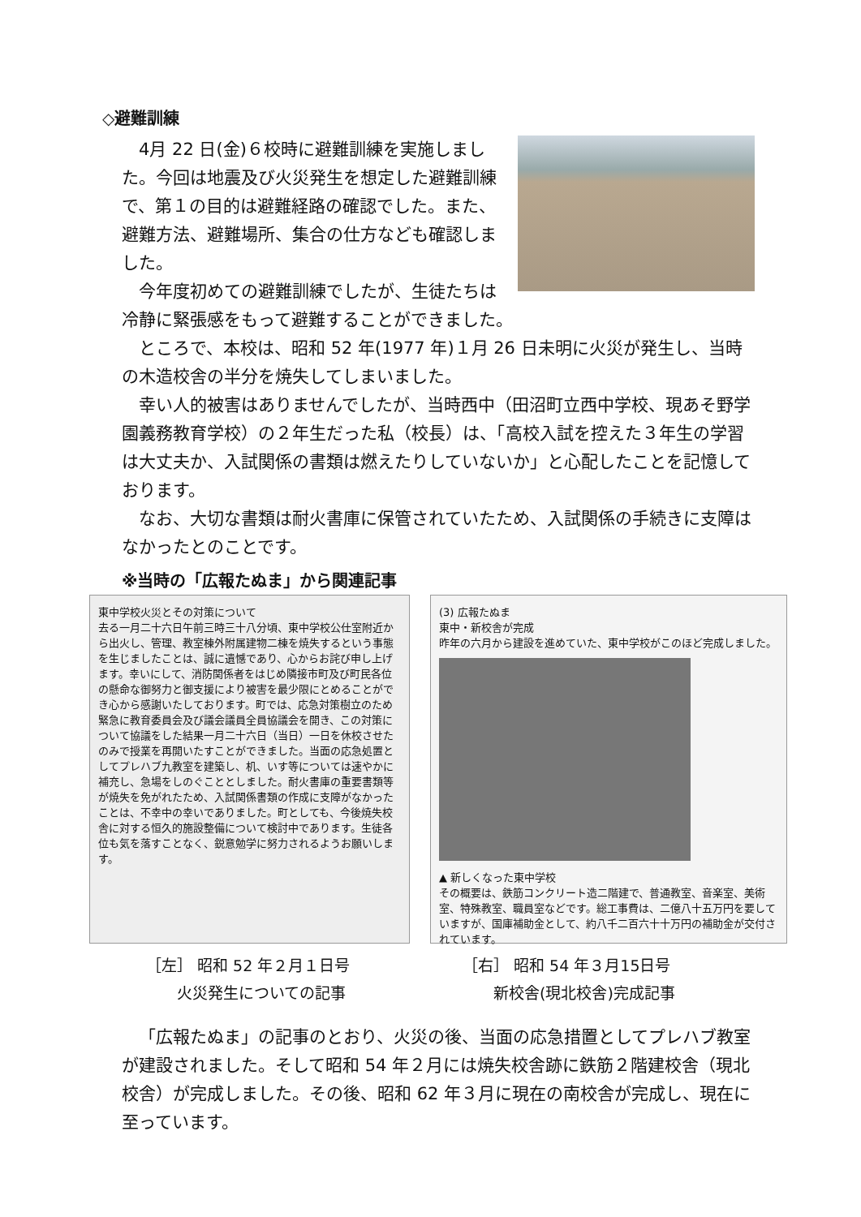◇避難訓練
4月 22 日(金)６校時に避難訓練を実施しました。今回は地震及び火災発生を想定した避難訓練で、第１の目的は避難経路の確認でした。また、避難方法、避難場所、集合の仕方なども確認しました。
今年度初めての避難訓練でしたが、生徒たちは冷静に緊張感をもって避難することができました。
ところで、本校は、昭和 52 年(1977 年)１月 26 日未明に火災が発生し、当時の木造校舎の半分を焼失してしまいました。
幸い人的被害はありませんでしたが、当時西中（田沼町立西中学校、現あそ野学園義務教育学校）の２年生だった私（校長）は、「高校入試を控えた３年生の学習は大丈夫か、入試関係の書類は燃えたりしていないか」と心配したことを記憶しております。
なお、大切な書類は耐火書庫に保管されていたため、入試関係の手続きに支障はなかったとのことです。
※当時の「広報たぬま」から関連記事
東中学校火災とその対策について
去る一月二十六日午前三時三十八分頃、東中学校公仕室附近から出火し、管理、教室棟外附属建物二棟を焼失するという事態を生じましたことは、誠に遺憾であり、心からお詫び申し上げます。幸いにして、消防関係者をはじめ隣接市町及び町民各位の懸命な御努力と御支援により被害を最少限にとめることができ心から感謝いたしております。町では、応急対策樹立のため緊急に教育委員会及び議会議員全員協議会を開き、この対策について協議をした結果一月二十六日（当日）一日を休校させたのみで授業を再開いたすことができました。当面の応急処置としてプレハブ九教室を建築し、机、いす等については速やかに補充し、急場をしのぐこととしました。耐火書庫の重要書類等が焼失を免がれたため、入試関係書類の作成に支障がなかったことは、不幸中の幸いでありました。町としても、今後焼失校舎に対する恒久的施設整備について検討中であります。生徒各位も気を落すことなく、鋭意勉学に努力されるようお願いします。
(3) 広報たぬま
東中・新校舎が完成
昨年の六月から建設を進めていた、東中学校がこのほど完成しました。
▲ 新しくなった東中学校
その概要は、鉄筋コンクリート造二階建で、普通教室、音楽室、美術室、特殊教室、職員室などです。総工事費は、二億八十五万円を要していますが、国庫補助金として、約八千二百六十十万円の補助金が交付されています。
［左］ 昭和 52 年２月１日号
　　火災発生についての記事
［右］ 昭和 54 年３月15日号
　　新校舎(現北校舎)完成記事
「広報たぬま」の記事のとおり、火災の後、当面の応急措置としてプレハブ教室が建設されました。そして昭和 54 年２月には焼失校舎跡に鉄筋２階建校舎（現北校舎）が完成しました。その後、昭和 62 年３月に現在の南校舎が完成し、現在に至っています。